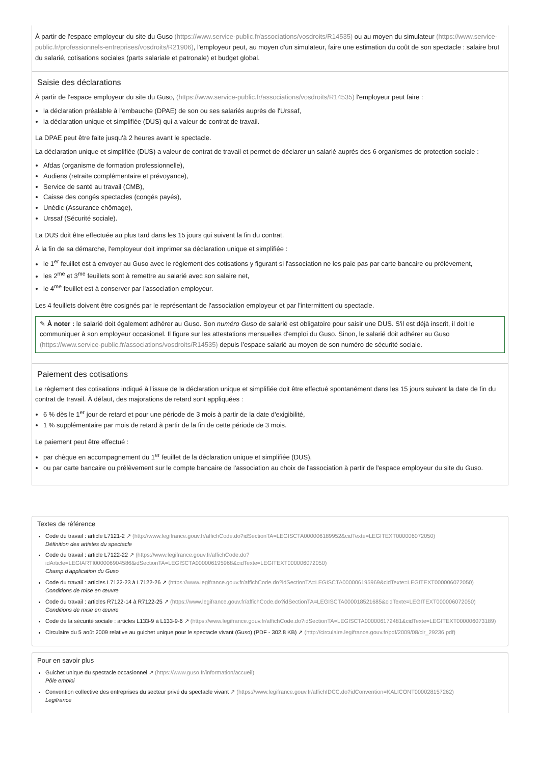À partir de l'espace employeur du site du Guso (https://www.service-public.fr/associations/vosdroits/R14535) ou au moyen du simulateur (https://www.service-public.fr/professionnels-entreprises/vosdroits/R21906), l'employeur peut, au moyen d'un simulateur, faire une estimation du coût de son spectacle : salaire brut du salarié, cotisations sociales (parts salariale et patronale) et budget global.
Saisie des déclarations
À partir de l'espace employeur du site du Guso, (https://www.service-public.fr/associations/vosdroits/R14535) l'employeur peut faire :
la déclaration préalable à l'embauche (DPAE) de son ou ses salariés auprès de l'Urssaf,
la déclaration unique et simplifiée (DUS) qui a valeur de contrat de travail.
La DPAE peut être faite jusqu'à 2 heures avant le spectacle.
La déclaration unique et simplifiée (DUS) a valeur de contrat de travail et permet de déclarer un salarié auprès des 6 organismes de protection sociale :
Afdas (organisme de formation professionnelle),
Audiens (retraite complémentaire et prévoyance),
Service de santé au travail (CMB),
Caisse des congés spectacles (congés payés),
Unédic (Assurance chômage),
Urssaf (Sécurité sociale).
La DUS doit être effectuée au plus tard dans les 15 jours qui suivent la fin du contrat.
À la fin de sa démarche, l'employeur doit imprimer sa déclaration unique et simplifiée :
le 1<sup>er</sup> feuillet est à envoyer au Guso avec le règlement des cotisations y figurant si l'association ne les paie pas par carte bancaire ou prélèvement,
les 2<sup>me</sup> et 3<sup>me</sup> feuillets sont à remettre au salarié avec son salaire net,
le 4<sup>me</sup> feuillet est à conserver par l'association employeur.
Les 4 feuillets doivent être cosignés par le représentant de l'association employeur et par l'intermittent du spectacle.
✎ À noter : le salarié doit également adhérer au Guso. Son numéro Guso de salarié est obligatoire pour saisir une DUS. S'il est déjà inscrit, il doit le communiquer à son employeur occasionel. Il figure sur les attestations mensuelles d'emploi du Guso. Sinon, le salarié doit adhérer au Guso (https://www.service-public.fr/associations/vosdroits/R14535) depuis l’espace salarié au moyen de son numéro de sécurité sociale.
Paiement des cotisations
Le règlement des cotisations indiqué à l'issue de la déclaration unique et simplifiée doit être effectué spontanément dans les 15 jours suivant la date de fin du contrat de travail. À défaut, des majorations de retard sont appliquées :
6 % dès le 1<sup>er</sup> jour de retard et pour une période de 3 mois à partir de la date d'exigibilité,
1 % supplémentaire par mois de retard à partir de la fin de cette période de 3 mois.
Le paiement peut être effectué :
par chèque en accompagnement du 1<sup>er</sup> feuillet de la déclaration unique et simplifiée (DUS),
ou par carte bancaire ou prélèvement sur le compte bancaire de l'association au choix de l'association à partir de l'espace employeur du site du Guso.
Textes de référence
Code du travail : article L7121-2 ↗ (http://www.legifrance.gouv.fr/affichCode.do?idSectionTA=LEGISCTA000006189952&cidTexte=LEGITEXT000006072050)
Définition des artistes du spectacle
Code du travail : article L7122-22 ↗ (https://www.legifrance.gouv.fr/affichCode.do?idArticle=LEGIARTI000006904586&idSectionTA=LEGISCTA000006195968&cidTexte=LEGITEXT000006072050)
Champ d'application du Guso
Code du travail : articles L7122-23 à L7122-26 ↗ (https://www.legifrance.gouv.fr/affichCode.do?idSectionTA=LEGISCTA000006195969&cidTexte=LEGITEXT000006072050)
Conditions de mise en œuvre
Code du travail : articles R7122-14 à R7122-25 ↗ (https://www.legifrance.gouv.fr/affichCode.do?idSectionTA=LEGISCTA000018521685&cidTexte=LEGITEXT000006072050)
Conditions de mise en œuvre
Code de la sécurité sociale : articles L133-9 à L133-9-6 ↗ (https://www.legifrance.gouv.fr/affichCode.do?idSectionTA=LEGISCTA000006172481&cidTexte=LEGITEXT000006073189)
Circulaire du 5 août 2009 relative au guichet unique pour le spectacle vivant (Guso) (PDF - 302.8 KB) ↗ (http://circulaire.legifrance.gouv.fr/pdf/2009/08/cir_29236.pdf)
Pour en savoir plus
Guichet unique du spectacle occasionnel ↗ (https://www.guso.fr/information/accueil)
Pôle emploi
Convention collective des entreprises du secteur privé du spectacle vivant ↗ (https://www.legifrance.gouv.fr/affichIDCC.do?idConvention=KALICONT000028157262)
Legifrance